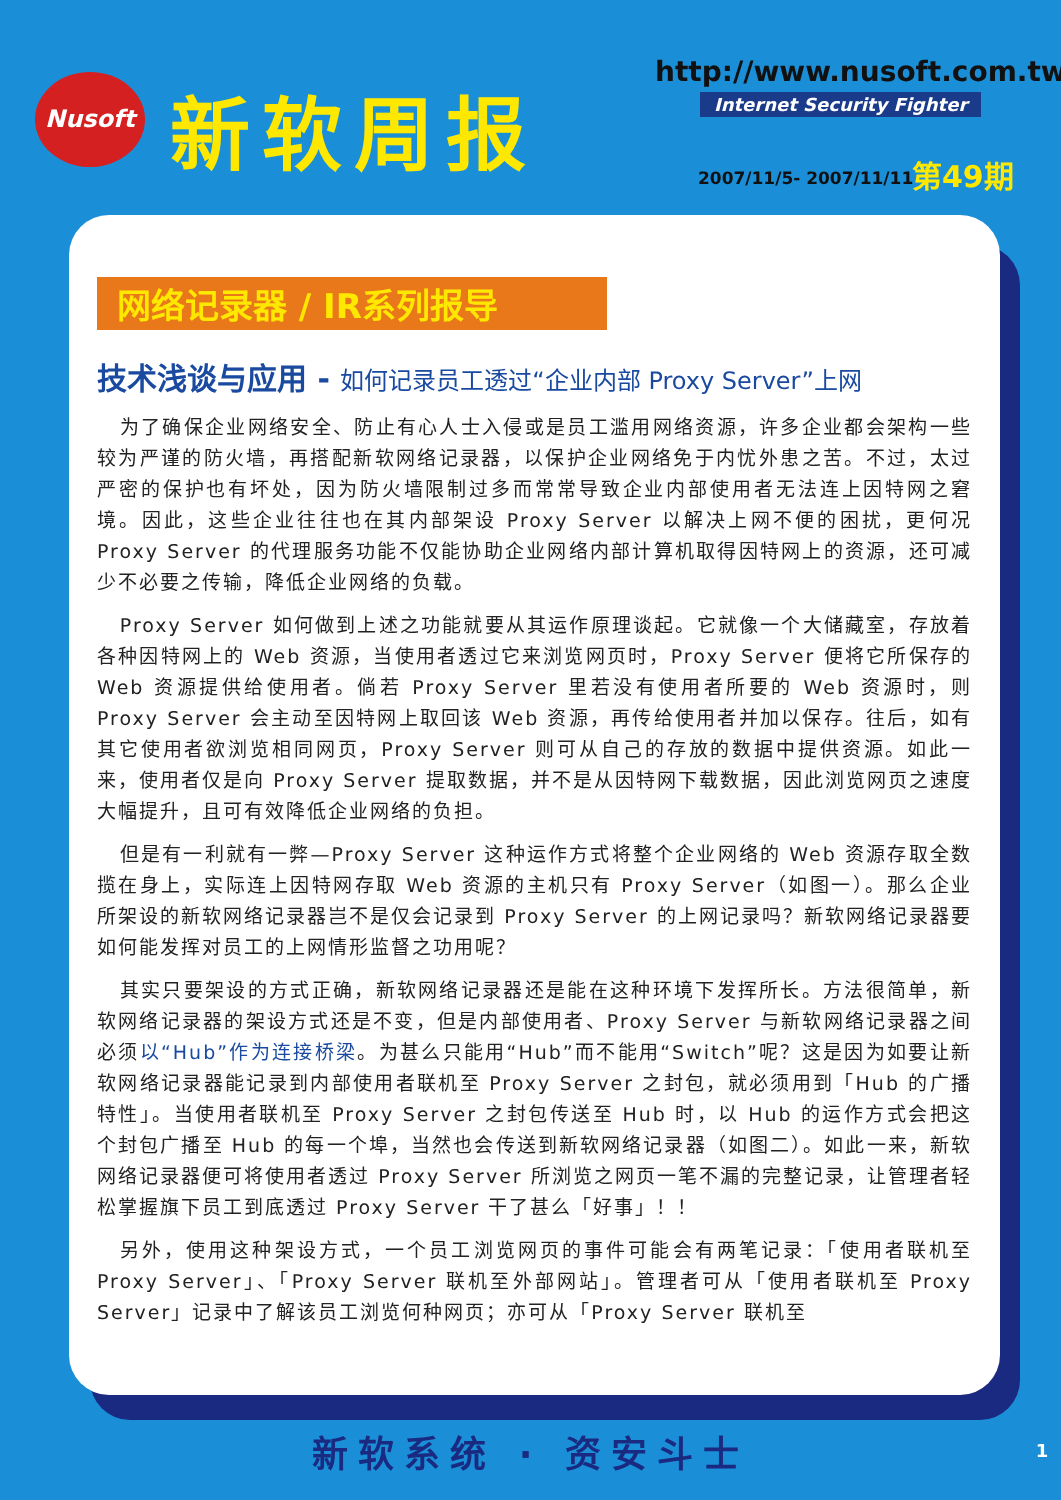Nusoft 新软周报 http://www.nusoft.com.tw
Internet Security Fighter
2007/11/5- 2007/11/11 第49期
网络记录器 / IR系列报导
技术浅谈与应用 - 如何记录员工透过“企业内部 Proxy Server”上网
为了确保企业网络安全、防止有心人士入侵或是员工滥用网络资源，许多企业都会架构一些较为严谨的防火墙，再搭配新软网络记录器，以保护企业网络免于内忧外患之苦。不过，太过严密的保护也有坏处，因为防火墙限制过多而常常导致企业内部使用者无法连上因特网之窘境。因此，这些企业往往也在其内部架设 Proxy Server 以解决上网不便的困扰，更何况 Proxy Server 的代理服务功能不仅能协助企业网络内部计算机取得因特网上的资源，还可减少不必要之传输，降低企业网络的负载。
Proxy Server 如何做到上述之功能就要从其运作原理谈起。它就像一个大储藏室，存放着各种因特网上的 Web 资源，当使用者透过它来浏览网页时，Proxy Server 便将它所保存的 Web 资源提供给使用者。倘若 Proxy Server 里若没有使用者所要的 Web 资源时，则 Proxy Server 会主动至因特网上取回该 Web 资源，再传给使用者并加以保存。往后，如有其它使用者欲浏览相同网页，Proxy Server 则可从自己的存放的数据中提供资源。如此一来，使用者仅是向 Proxy Server 提取数据，并不是从因特网下载数据，因此浏览网页之速度大幅提升，且可有效降低企业网络的负担。
但是有一利就有一弊—Proxy Server 这种运作方式将整个企业网络的 Web 资源存取全数揽在身上，实际连上因特网存取 Web 资源的主机只有 Proxy Server（如图一）。那么企业所架设的新软网络记录器岂不是仅会记录到 Proxy Server 的上网记录吗？新软网络记录器要如何能发挥对员工的上网情形监督之功用呢？
其实只要架设的方式正确，新软网络记录器还是能在这种环境下发挥所长。方法很简单，新软网络记录器的架设方式还是不变，但是内部使用者、Proxy Server 与新软网络记录器之间必须以“Hub”作为连接桥梁。为甚么只能用“Hub”而不能用“Switch”呢？这是因为如要让新软网络记录器能记录到内部使用者联机至 Proxy Server 之封包，就必须用到「Hub 的广播特性」。当使用者联机至 Proxy Server 之封包传送至 Hub 时，以 Hub 的运作方式会把这个封包广播至 Hub 的每一个埠，当然也会传送到新软网络记录器（如图二）。如此一来，新软网络记录器便可将使用者透过 Proxy Server 所浏览之网页一笔不漏的完整记录，让管理者轻松掌握旗下员工到底透过 Proxy Server 干了甚么「好事」！！
另外，使用这种架设方式，一个员工浏览网页的事件可能会有两笔记录：「使用者联机至 Proxy Server」、「Proxy Server 联机至外部网站」。管理者可从「使用者联机至 Proxy Server」记录中了解该员工浏览何种网页；亦可从「Proxy Server 联机至
新软系统 · 资安斗士
1